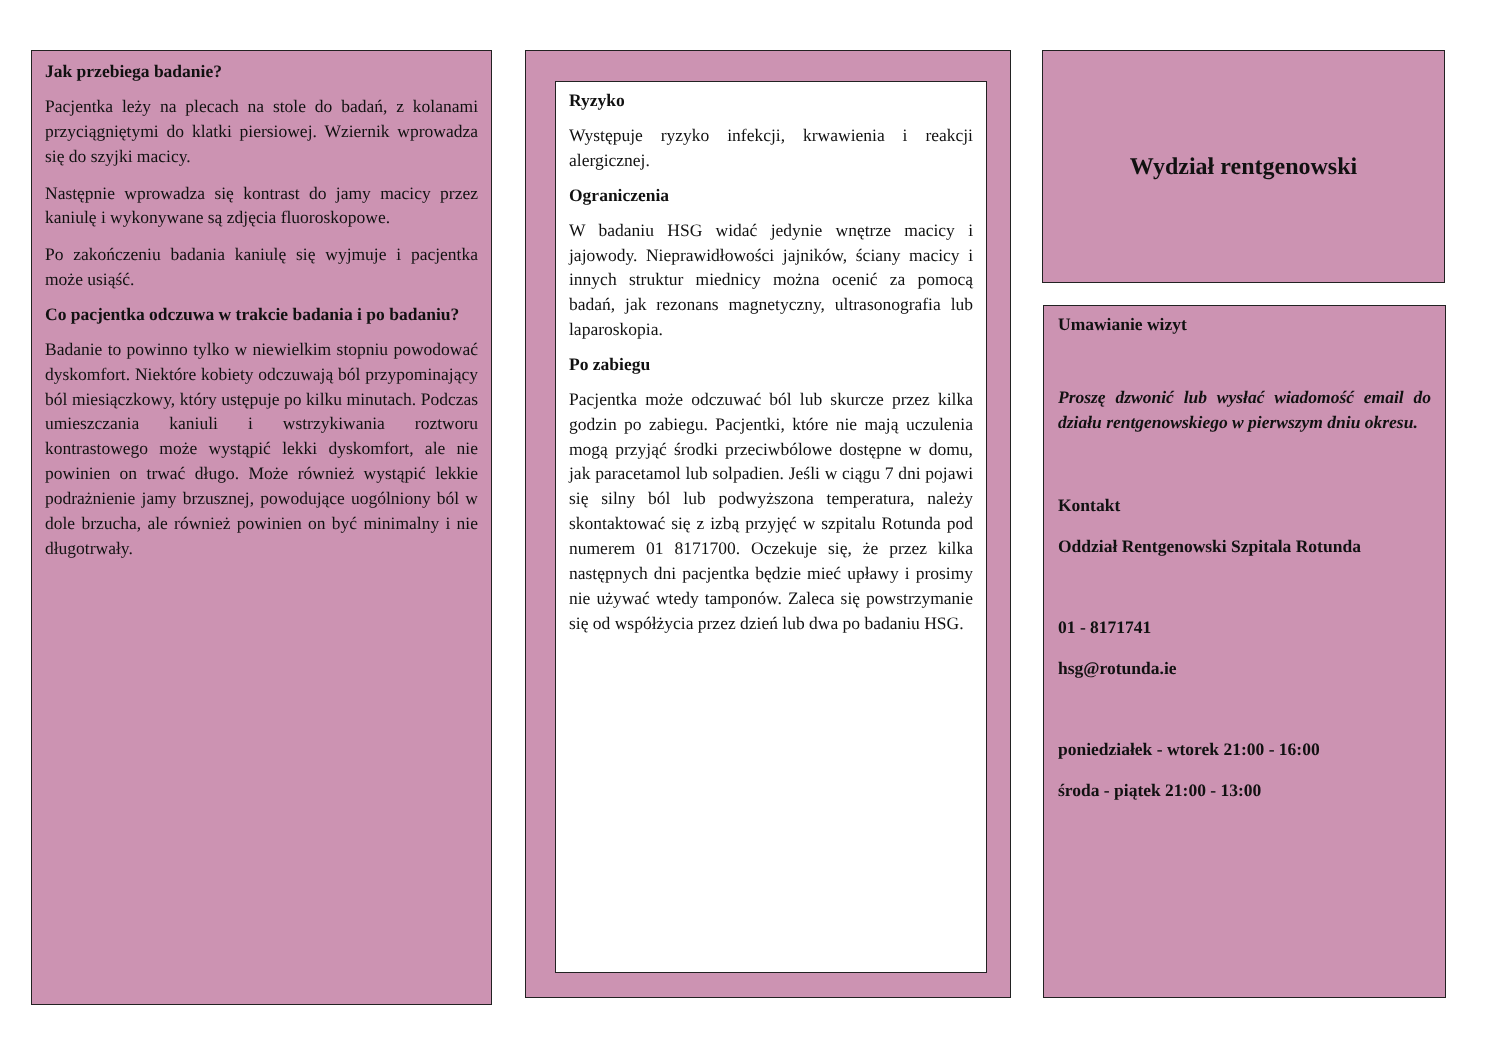Jak przebiega badanie?
Pacjentka leży na plecach na stole do badań, z kolanami przyciągniętymi do klatki piersiowej. Wziernik wprowadza się do szyjki macicy.
Następnie wprowadza się kontrast do jamy macicy przez kaniulę i wykonywane są zdjęcia fluoroskopowe.
Po zakończeniu badania kaniulę się wyjmuje i pacjentka może usiąść.
Co pacjentka odczuwa w trakcie badania i po badaniu?
Badanie to powinno tylko w niewielkim stopniu powodować dyskomfort. Niektóre kobiety odczuwają ból przypominający ból miesiączkowy, który ustępuje po kilku minutach. Podczas umieszczania kaniuli i wstrzykiwania roztworu kontrastowego może wystąpić lekki dyskomfort, ale nie powinien on trwać długo. Może również wystąpić lekkie podrażnienie jamy brzusznej, powodujące uogólniony ból w dole brzucha, ale również powinien on być minimalny i nie długotrwały.
Ryzyko
Występuje ryzyko infekcji, krwawienia i reakcji alergicznej.
Ograniczenia
W badaniu HSG widać jedynie wnętrze macicy i jajowody. Nieprawidłowości jajników, ściany macicy i innych struktur miednicy można ocenić za pomocą badań, jak rezonans magnetyczny, ultrasonografia lub laparoskopia.
Po zabiegu
Pacjentka może odczuwać ból lub skurcze przez kilka godzin po zabiegu. Pacjentki, które nie mają uczulenia mogą przyjąć środki przeciwbólowe dostępne w domu, jak paracetamol lub solpadien. Jeśli w ciągu 7 dni pojawi się silny ból lub podwyższona temperatura, należy skontaktować się z izbą przyjęć w szpitalu Rotunda pod numerem 01 8171700. Oczekuje się, że przez kilka następnych dni pacjentka będzie mieć upławy i prosimy nie używać wtedy tamponów. Zaleca się powstrzymanie się od współżycia przez dzień lub dwa po badaniu HSG.
Wydział rentgenowski
Umawianie wizyt
Proszę dzwonić lub wysłać wiadomość email do działu rentgenowskiego w pierwszym dniu okresu.
Kontakt
Oddział Rentgenowski Szpitala Rotunda
01 - 8171741
hsg@rotunda.ie
poniedziałek - wtorek 21:00 - 16:00
środa - piątek 21:00 - 13:00